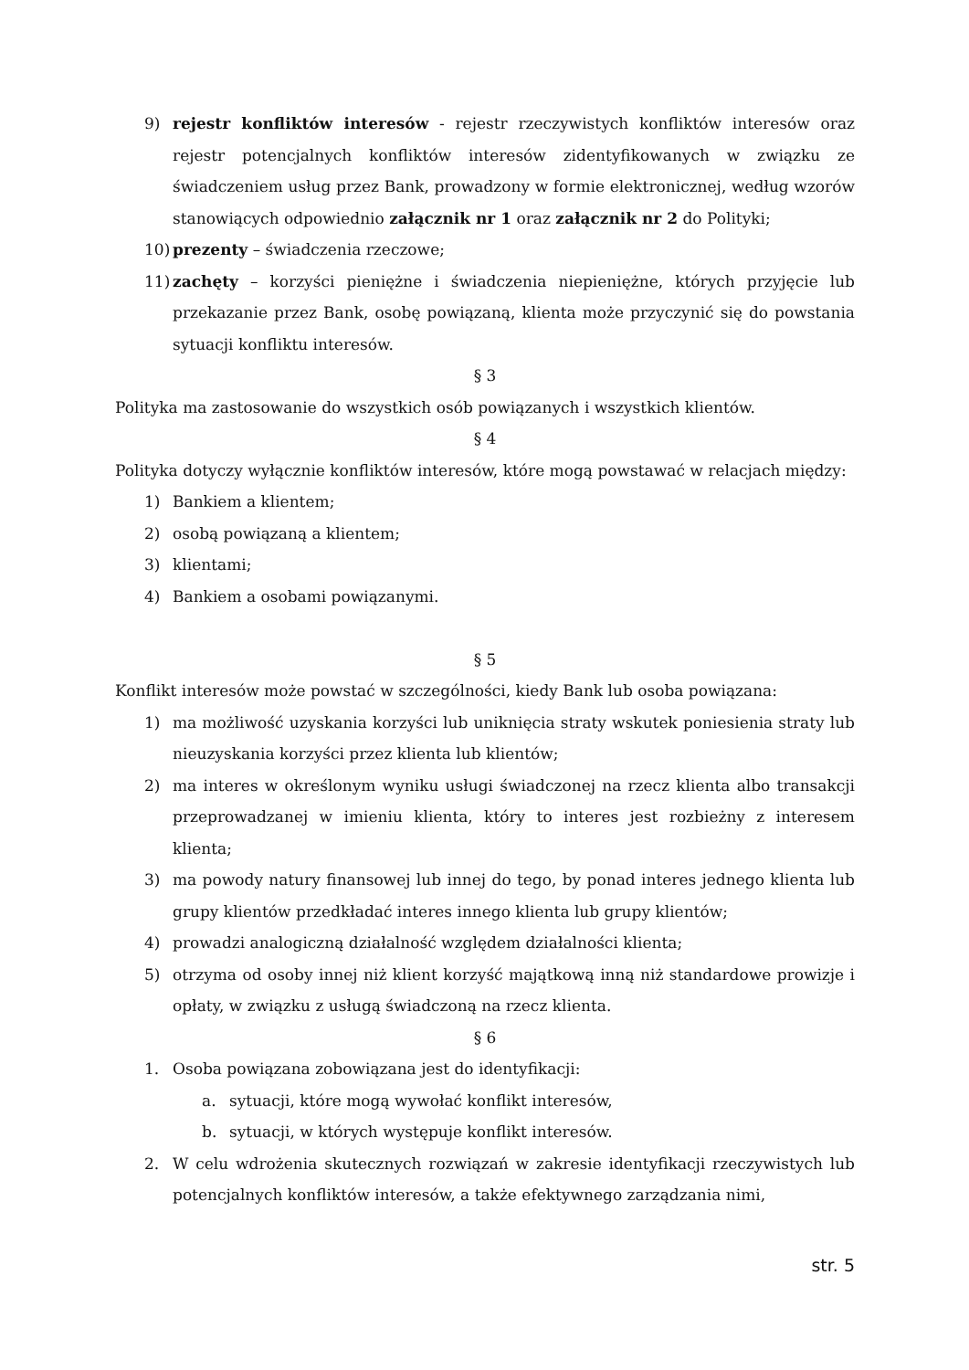9) rejestr konfliktów interesów - rejestr rzeczywistych konfliktów interesów oraz rejestr potencjalnych konfliktów interesów zidentyfikowanych w związku ze świadczeniem usług przez Bank, prowadzony w formie elektronicznej, według wzorów stanowiących odpowiednio załącznik nr 1 oraz załącznik nr 2 do Polityki;
10) prezenty – świadczenia rzeczowe;
11) zachęty – korzyści pieniężne i świadczenia niepieniężne, których przyjęcie lub przekazanie przez Bank, osobę powiązaną, klienta może przyczynić się do powstania sytuacji konfliktu interesów.
§ 3
Polityka ma zastosowanie do wszystkich osób powiązanych i wszystkich klientów.
§ 4
Polityka dotyczy wyłącznie konfliktów interesów, które mogą powstawać w relacjach między:
1) Bankiem a klientem;
2) osobą powiązaną a klientem;
3) klientami;
4) Bankiem a osobami powiązanymi.
§ 5
Konflikt interesów może powstać w szczególności, kiedy Bank lub osoba powiązana:
1) ma możliwość uzyskania korzyści lub uniknięcia straty wskutek poniesienia straty lub nieuzyskania korzyści przez klienta lub klientów;
2) ma interes w określonym wyniku usługi świadczonej na rzecz klienta albo transakcji przeprowadzanej w imieniu klienta, który to interes jest rozbieżny z interesem klienta;
3) ma powody natury finansowej lub innej do tego, by ponad interes jednego klienta lub grupy klientów przedkładać interes innego klienta lub grupy klientów;
4) prowadzi analogiczną działalność względem działalności klienta;
5) otrzyma od osoby innej niż klient korzyść majątkową inną niż standardowe prowizje i opłaty, w związku z usługą świadczoną na rzecz klienta.
§ 6
1. Osoba powiązana zobowiązana jest do identyfikacji:
a. sytuacji, które mogą wywołać konflikt interesów,
b. sytuacji, w których występuje konflikt interesów.
2. W celu wdrożenia skutecznych rozwiązań w zakresie identyfikacji rzeczywistych lub potencjalnych konfliktów interesów, a także efektywnego zarządzania nimi,
str. 5